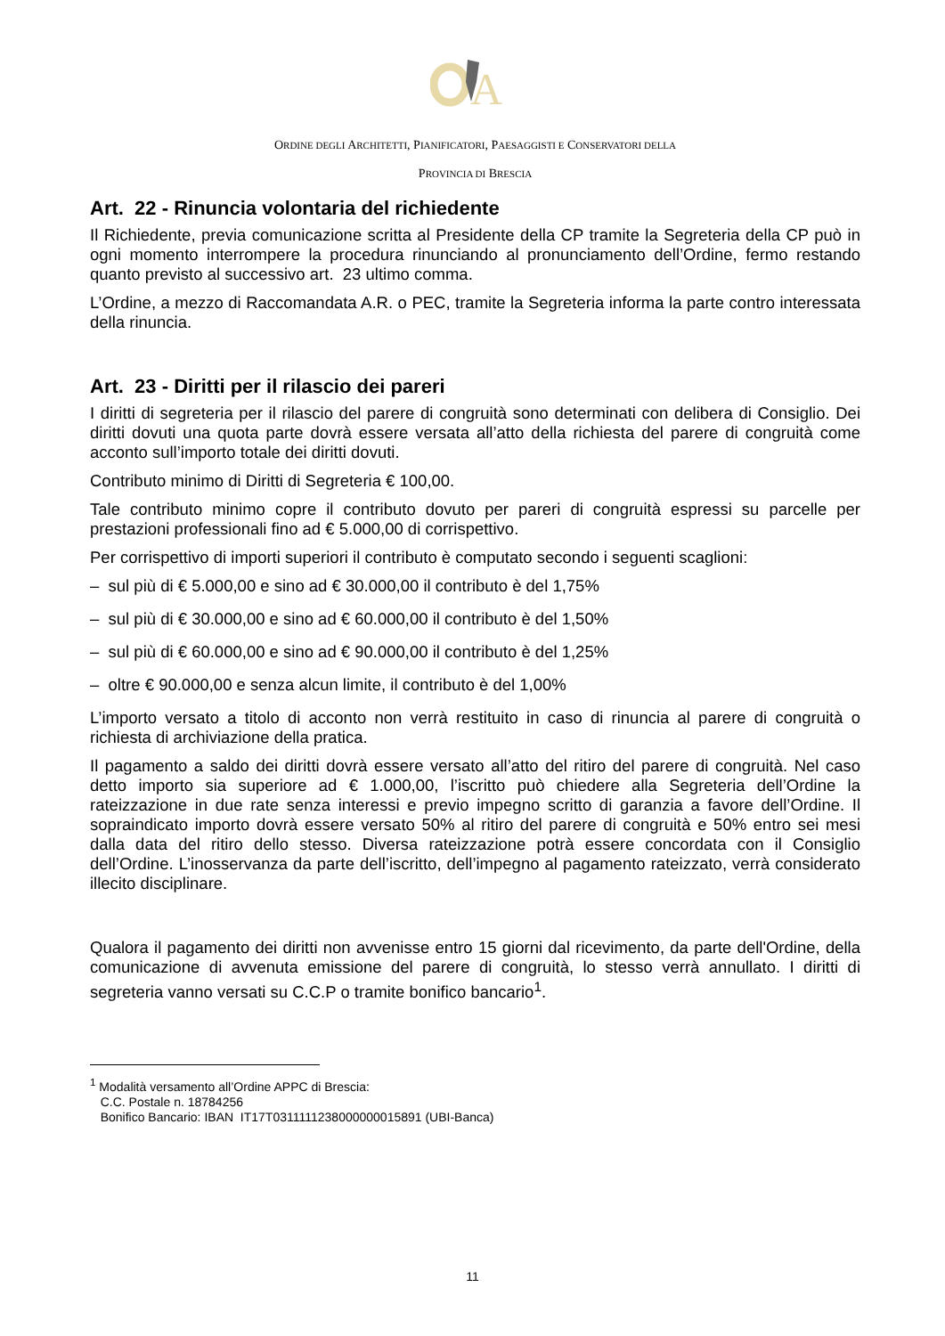A
ORDINE DEGLI ARCHITETTI, PIANIFICATORI, PAESAGGISTI E CONSERVATORI DELLA
PROVINCIA DI BRESCIA
Art. 22 - Rinuncia volontaria del richiedente
Il Richiedente, previa comunicazione scritta al Presidente della CP tramite la Segreteria della CP può in ogni momento interrompere la procedura rinunciando al pronunciamento dell’Ordine, fermo restando quanto previsto al successivo art. 23 ultimo comma.
L’Ordine, a mezzo di Raccomandata A.R. o PEC, tramite la Segreteria informa la parte contro interessata della rinuncia.
Art. 23 - Diritti per il rilascio dei pareri
I diritti di segreteria per il rilascio del parere di congruità sono determinati con delibera di Consiglio. Dei diritti dovuti una quota parte dovrà essere versata all’atto della richiesta del parere di congruità come acconto sull’importo totale dei diritti dovuti.
Contributo minimo di Diritti di Segreteria € 100,00.
Tale contributo minimo copre il contributo dovuto per pareri di congruità espressi su parcelle per prestazioni professionali fino ad € 5.000,00 di corrispettivo.
Per corrispettivo di importi superiori il contributo è computato secondo i seguenti scaglioni:
– sul più di € 5.000,00 e sino ad € 30.000,00 il contributo è del 1,75%
– sul più di € 30.000,00 e sino ad € 60.000,00 il contributo è del 1,50%
– sul più di € 60.000,00 e sino ad € 90.000,00 il contributo è del 1,25%
– oltre € 90.000,00 e senza alcun limite, il contributo è del 1,00%
L’importo versato a titolo di acconto non verrà restituito in caso di rinuncia al parere di congruità o richiesta di archiviazione della pratica.
Il pagamento a saldo dei diritti dovrà essere versato all’atto del ritiro del parere di congruità. Nel caso detto importo sia superiore ad € 1.000,00, l’iscritto può chiedere alla Segreteria dell’Ordine la rateizzazione in due rate senza interessi e previo impegno scritto di garanzia a favore dell’Ordine. Il sopraindicato importo dovrà essere versato 50% al ritiro del parere di congruità e 50% entro sei mesi dalla data del ritiro dello stesso. Diversa rateizzazione potrà essere concordata con il Consiglio dell’Ordine. L’inosservanza da parte dell’iscritto, dell’impegno al pagamento rateizzato, verrà considerato illecito disciplinare.
Qualora il pagamento dei diritti non avvenisse entro 15 giorni dal ricevimento, da parte dell'Ordine, della comunicazione di avvenuta emissione del parere di congruità, lo stesso verrà annullato. I diritti di segreteria vanno versati su C.C.P o tramite bonifico bancario<sup>1</sup>.
<sup>1</sup> Modalità versamento all’Ordine APPC di Brescia:
C.C. Postale n. 18784256
Bonifico Bancario: IBAN IT17T0311111238000000015891 (UBI-Banca)
11